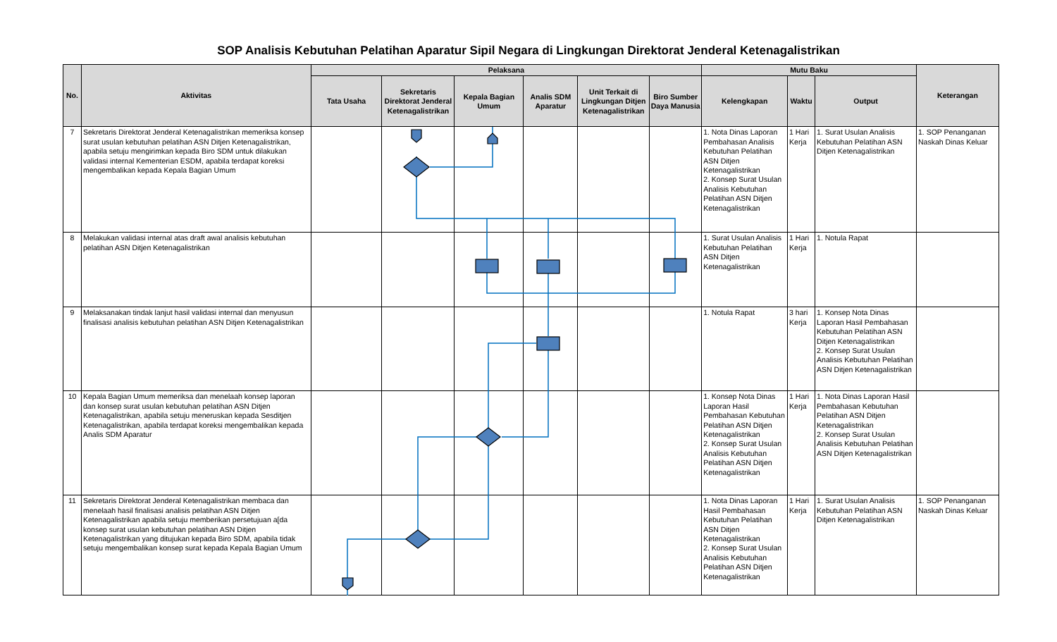SOP Analisis Kebutuhan Pelatihan Aparatur Sipil Negara di Lingkungan Direktorat Jenderal Ketenagalistrikan
| No. | Aktivitas | Pelaksana | | | | | | Mutu Baku | | | Keterangan |
| --- | --- | --- | --- | --- | --- | --- | --- | --- | --- | --- | --- |
| | | Tata Usaha | Sekretaris Direktorat Jenderal Ketenagalistrikan | Kepala Bagian Umum | Analis SDM Aparatur | Unit Terkait di Lingkungan Ditjen Ketenagalistrikan | Biro Sumber Daya Manusia | Kelengkapan | Waktu | Output | |
| 7 | Sekretaris Direktorat Jenderal Ketenagalistrikan memeriksa konsep surat usulan kebutuhan pelatihan ASN Ditjen Ketenagalistrikan, apabila setuju mengirimkan kepada Biro SDM untuk dilakukan validasi internal Kementerian ESDM, apabila terdapat koreksi mengembalikan kepada Kepala Bagian Umum | | | | | | | 1. Nota Dinas Laporan Pembahasan Analisis Kebutuhan Pelatihan ASN Ditjen Ketenagalistrikan 2. Konsep Surat Usulan Analisis Kebutuhan Pelatihan ASN Ditjen Ketenagalistrikan | 1 Hari Kerja | 1. Surat Usulan Analisis Kebutuhan Pelatihan ASN Ditjen Ketenagalistrikan | 1. SOP Penanganan Naskah Dinas Keluar |
| 8 | Melakukan validasi internal atas draft awal analisis kebutuhan pelatihan ASN Ditjen Ketenagalistrikan | | | | | | | 1. Surat Usulan Analisis Kebutuhan Pelatihan ASN Ditjen Ketenagalistrikan | 1 Hari Kerja | 1. Notula Rapat | |
| 9 | Melaksanakan tindak lanjut hasil validasi internal dan menyusun finalisasi analisis kebutuhan pelatihan ASN Ditjen Ketenagalistrikan | | | | | | | 1. Notula Rapat | 3 hari Kerja | 1. Konsep Nota Dinas Laporan Hasil Pembahasan Kebutuhan Pelatihan ASN Ditjen Ketenagalistrikan 2. Konsep Surat Usulan Analisis Kebutuhan Pelatihan ASN Ditjen Ketenagalistrikan | |
| 10 | Kepala Bagian Umum memeriksa dan menelaah konsep laporan dan konsep surat usulan kebutuhan pelatihan ASN Ditjen Ketenagalistrikan, apabila setuju meneruskan kepada Sesditjen Ketenagalistrikan, apabila terdapat koreksi mengembalikan kepada Analis SDM Aparatur | | | | | | | 1. Konsep Nota Dinas Laporan Hasil Pembahasan Kebutuhan Pelatihan ASN Ditjen Ketenagalistrikan 2. Konsep Surat Usulan Analisis Kebutuhan Pelatihan ASN Ditjen Ketenagalistrikan | 1 Hari Kerja | 1. Nota Dinas Laporan Hasil Pembahasan Kebutuhan Pelatihan ASN Ditjen Ketenagalistrikan 2. Konsep Surat Usulan Analisis Kebutuhan Pelatihan ASN Ditjen Ketenagalistrikan | |
| 11 | Sekretaris Direktorat Jenderal Ketenagalistrikan membaca dan menelaah hasil finalisasi analisis pelatihan ASN Ditjen Ketenagalistrikan apabila setuju memberikan persetujuan a[da konsep surat usulan kebutuhan pelatihan ASN Ditjen Ketenagalistrikan yang ditujukan kepada Biro SDM, apabila tidak setuju mengembalikan konsep surat kepada Kepala Bagian Umum | | | | | | | 1. Nota Dinas Laporan Hasil Pembahasan Kebutuhan Pelatihan ASN Ditjen Ketenagalistrikan 2. Konsep Surat Usulan Analisis Kebutuhan Pelatihan ASN Ditjen Ketenagalistrikan | 1 Hari Kerja | 1. Surat Usulan Analisis Kebutuhan Pelatihan ASN Ditjen Ketenagalistrikan | 1. SOP Penanganan Naskah Dinas Keluar |